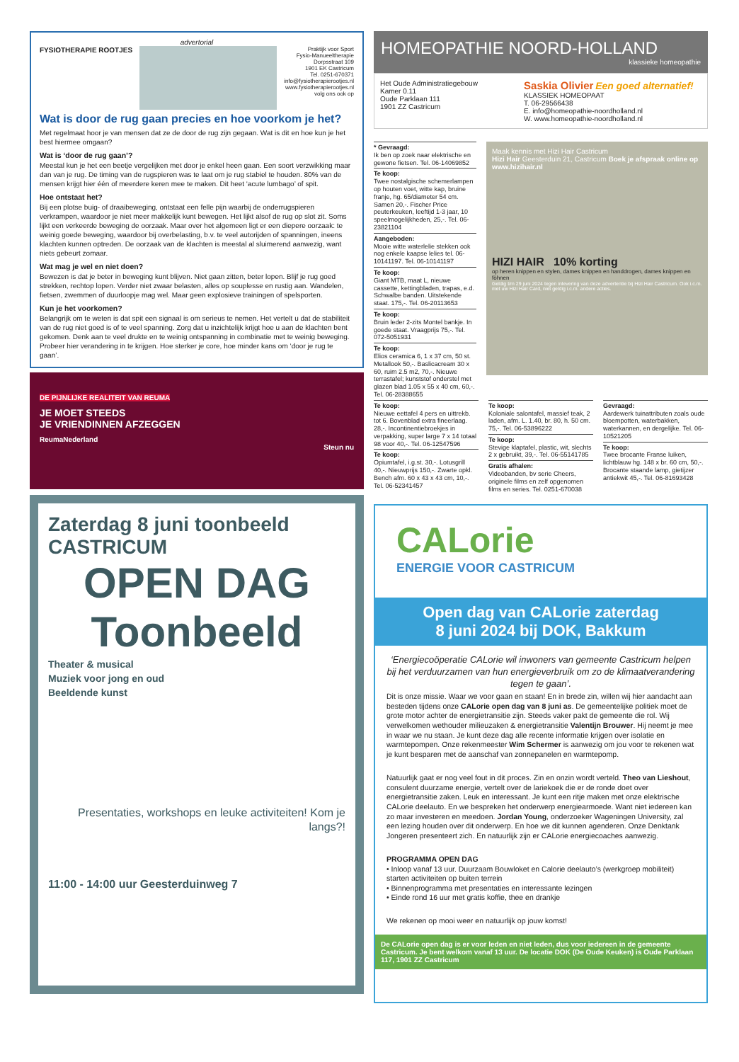advertorial
FYSIOTHERAPIE ROOTJES
Praktijk voor Sport
Fysio-Manueeltherapie
Dorpsstraat 109
1901 EK Castricum
Tel. 0251-670371
info@fysiotherapierootjes.nl
www.fysiotherapierootjes.nl
volg ons ook op
Wat is door de rug gaan precies en hoe voorkom je het?
Met regelmaat hoor je van mensen dat ze de door de rug zijn gegaan. Wat is dit en hoe kun je het best hiermee omgaan?
Wat is ‘door de rug gaan’?
Meestal kun je het een beetje vergelijken met door je enkel heen gaan. Een soort verzwikking maar dan van je rug. De timing van de rugspieren was te laat om je rug stabiel te houden. 80% van de mensen krijgt hier één of meerdere keren mee te maken. Dit heet ‘acute lumbago’ of spit.
Hoe ontstaat het?
Bij een plotse buig- of draaibeweging, ontstaat een felle pijn waarbij de onderrugspieren verkrampen, waardoor je niet meer makkelijk kunt bewegen. Het lijkt alsof de rug op slot zit. Soms lijkt een verkeerde beweging de oorzaak. Maar over het algemeen ligt er een diepere oorzaak: te weinig goede beweging, waardoor bij overbelasting, b.v. te veel autorijden of spanningen, ineens klachten kunnen optreden. De oorzaak van de klachten is meestal al sluimerend aanwezig, want niets gebeurt zomaar.
Wat mag je wel en niet doen?
Bewezen is dat je beter in beweging kunt blijven. Niet gaan zitten, beter lopen. Blijf je rug goed strekken, rechtop lopen. Verder niet zwaar belasten, alles op souplesse en rustig aan. Wandelen, fietsen, zwemmen of duurloopje mag wel. Maar geen explosieve trainingen of spelsporten.
Kun je het voorkomen?
Belangrijk om te weten is dat spit een signaal is om serieus te nemen. Het vertelt u dat de stabiliteit van de rug niet goed is of te veel spanning. Zorg dat u inzichtelijk krijgt hoe u aan de klachten bent gekomen. Denk aan te veel drukte en te weinig ontspanning in combinatie met te weinig beweging. Probeer hier verandering in te krijgen. Hoe sterker je core, hoe minder kans om ‘door je rug te gaan’.
DE PIJNLIJKE REALITEIT VAN REUMA
JE MOET STEEDS
JE VRIENDINNEN AFZEGGEN
ReumaNederland
Steun nu
Zaterdag 8 juni toonbeeld CASTRICUM
OPEN DAG
Toonbeeld
Theater & musical
Muziek voor jong en oud
Beeldende kunst
Presentaties, workshops en leuke activiteiten! Kom je langs?!
11:00 - 14:00 uur Geesterduinweg 7
HOMEOPATHIE NOORD-HOLLAND
klassieke homeopathie
Het Oude Administratiegebouw
Kamer 0.11
Oude Parklaan 111
1901 ZZ Castricum
Saskia Olivier Een goed alternatief!
KLASSIEK HOMEOPAAT
T. 06-29566438
E. info@homeopathie-noordholland.nl
W. www.homeopathie-noordholland.nl
* Gevraagd:
Ik ben op zoek naar elektrische en gewone fietsen. Tel. 06-14069852
Te koop:
Twee nostalgische schemerlampen op houten voet, witte kap, bruine franje, hg. 65/diameter 54 cm. Samen 20,-. Fischer Price peuterkeuken, leeftijd 1-3 jaar, 10 speelmogelijkheden, 25,-. Tel. 06-23821104
Aangeboden:
Mooie witte waterlelie stekken ook nog enkele kaapse lelies tel. 06-10141197. Tel. 06-10141197
Te koop:
Giant MTB, maat L, nieuwe cassette, kettingbladen, trapas, e.d. Schwalbe banden. Uitstekende staat. 175,-. Tel. 06-20113653
Te koop:
Bruin leder 2-zits Montel bankje. In goede staat. Vraagprijs 75,-. Tel. 072-5051931
Te koop:
Elios ceramica 6, 1 x 37 cm, 50 st. Metallook 50,-. Baslicacream 30 x 60, ruim 2.5 m2, 70,-. Nieuwe terrastafel; kunststof onderstel met glazen blad 1.05 x 55 x 40 cm, 60,-. Tel. 06-28388655
Maak kennis met Hizi Hair Castricum
Hizi Hair Geesterduin 21, Castricum Boek je afspraak online op www.hizihair.nl
HIZI HAIR 10% korting
op heren knippen en stylen, dames knippen en handdrogen, dames knippen en föhnen
Geldig t/m 29 juni 2024 tegen inlevering van deze advertentie bij Hizi Hair Castricum. Ook i.c.m. met uw Hizi Hair Card, niet geldig i.c.m. andere acties.
Te koop:
Nieuwe eettafel 4 pers en uittrekb. tot 6. Bovenblad extra fineerlaag. 28,-. Incontinentiebroekjes in verpakking, super large 7 x 14 totaal 98 voor 40,-. Tel. 06-12547596
Te koop:
Opiumtafel, i.g.st. 30,-. Lotusgrill 40,-. Nieuwprijs 150,-. Zwarte opkl. Bench afm. 60 x 43 x 43 cm, 10,-. Tel. 06-52341457
Te koop:
Koloniale salontafel, massief teak, 2 laden, afm. L. 1.40, br. 80, h. 50 cm. 75,-. Tel. 06-53896222
Te koop:
Stevige klaptafel, plastic, wit, slechts 2 x gebruikt, 39,-. Tel. 06-55141785
Gratis afhalen:
Videobanden, bv serie Cheers, originele films en zelf opgenomen films en series. Tel. 0251-670038
Gevraagd:
Aardewerk tuinattributen zoals oude bloempotten, waterbakken, waterkannen, en dergelijke. Tel. 06-10521205
Te koop:
Twee brocante Franse luiken, lichtblauw hg. 148 x br. 60 cm, 50,-. Brocante staande lamp, gietijzer antiekwit 45,-. Tel. 06-81693428
CALorie
ENERGIE VOOR CASTRICUM
Open dag van CALorie zaterdag
8 juni 2024 bij DOK, Bakkum
‘Energiecoöperatie CALorie wil inwoners van gemeente Castricum helpen bij het verduurzamen van hun energieverbruik om zo de klimaatverandering tegen te gaan’.
Dit is onze missie. Waar we voor gaan en staan! En in brede zin, willen wij hier aandacht aan besteden tijdens onze CALorie open dag van 8 juni as. De gemeentelijke politiek moet de grote motor achter de energietransitie zijn. Steeds vaker pakt de gemeente die rol. Wij verwelkomen wethouder milieuzaken & energietransitie Valentijn Brouwer. Hij neemt je mee in waar we nu staan. Je kunt deze dag alle recente informatie krijgen over isolatie en warmtepompen. Onze rekenmeester Wim Schermer is aanwezig om jou voor te rekenen wat je kunt besparen met de aanschaf van zonnepanelen en warmtepomp.
Natuurlijk gaat er nog veel fout in dit proces. Zin en onzin wordt verteld. Theo van Lieshout, consulent duurzame energie, vertelt over de lariekoek die er de ronde doet over energietransitie zaken. Leuk en interessant. Je kunt een ritje maken met onze elektrische CALorie deelauto. En we bespreken het onderwerp energiearmoede. Want niet iedereen kan zo maar investeren en meedoen. Jordan Young, onderzoeker Wageningen University, zal een lezing houden over dit onderwerp. En hoe we dit kunnen agenderen. Onze Denktank Jongeren presenteert zich. En natuurlijk zijn er CALorie energiecoaches aanwezig.
PROGRAMMA OPEN DAG
• Inloop vanaf 13 uur. Duurzaam Bouwloket en Calorie deelauto’s (werkgroep mobiliteit) starten activiteiten op buiten terrein
• Binnenprogramma met presentaties en interessante lezingen
• Einde rond 16 uur met gratis koffie, thee en drankje
We rekenen op mooi weer en natuurlijk op jouw komst!
De CALorie open dag is er voor leden en niet leden, dus voor iedereen in de gemeente Castricum. Je bent welkom vanaf 13 uur. De locatie DOK (De Oude Keuken) is Oude Parklaan 117, 1901 ZZ Castricum